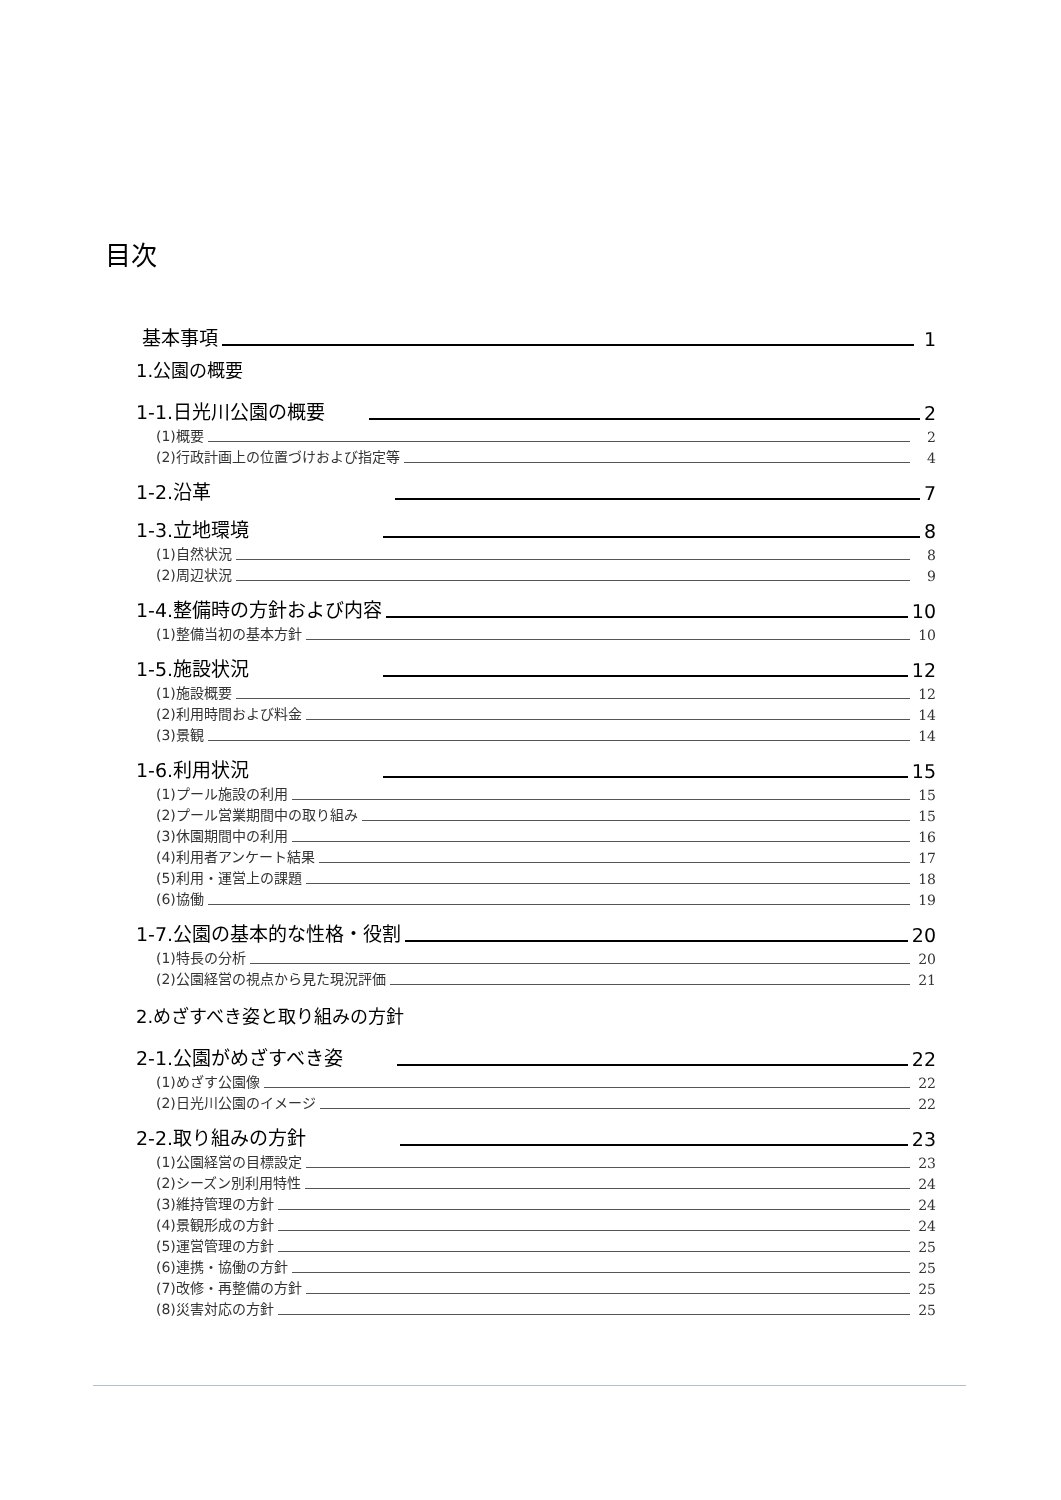目次
基本事項 1
1.公園の概要
1-1.日光川公園の概要 2
(1)概要 2
(2)行政計画上の位置づけおよび指定等 4
1-2.沿革 7
1-3.立地環境 8
(1)自然状況 8
(2)周辺状況 9
1-4.整備時の方針および内容 10
(1)整備当初の基本方針 10
1-5.施設状況 12
(1)施設概要 12
(2)利用時間および料金 14
(3)景観 14
1-6.利用状況 15
(1)プール施設の利用 15
(2)プール営業期間中の取り組み 15
(3)休園期間中の利用 16
(4)利用者アンケート結果 17
(5)利用・運営上の課題 18
(6)協働 19
1-7.公園の基本的な性格・役割 20
(1)特長の分析 20
(2)公園経営の視点から見た現況評価 21
2.めざすべき姿と取り組みの方針
2-1.公園がめざすべき姿 22
(1)めざす公園像 22
(2)日光川公園のイメージ 22
2-2.取り組みの方針 23
(1)公園経営の目標設定 23
(2)シーズン別利用特性 24
(3)維持管理の方針 24
(4)景観形成の方針 24
(5)運営管理の方針 25
(6)連携・協働の方針 25
(7)改修・再整備の方針 25
(8)災害対応の方針 25